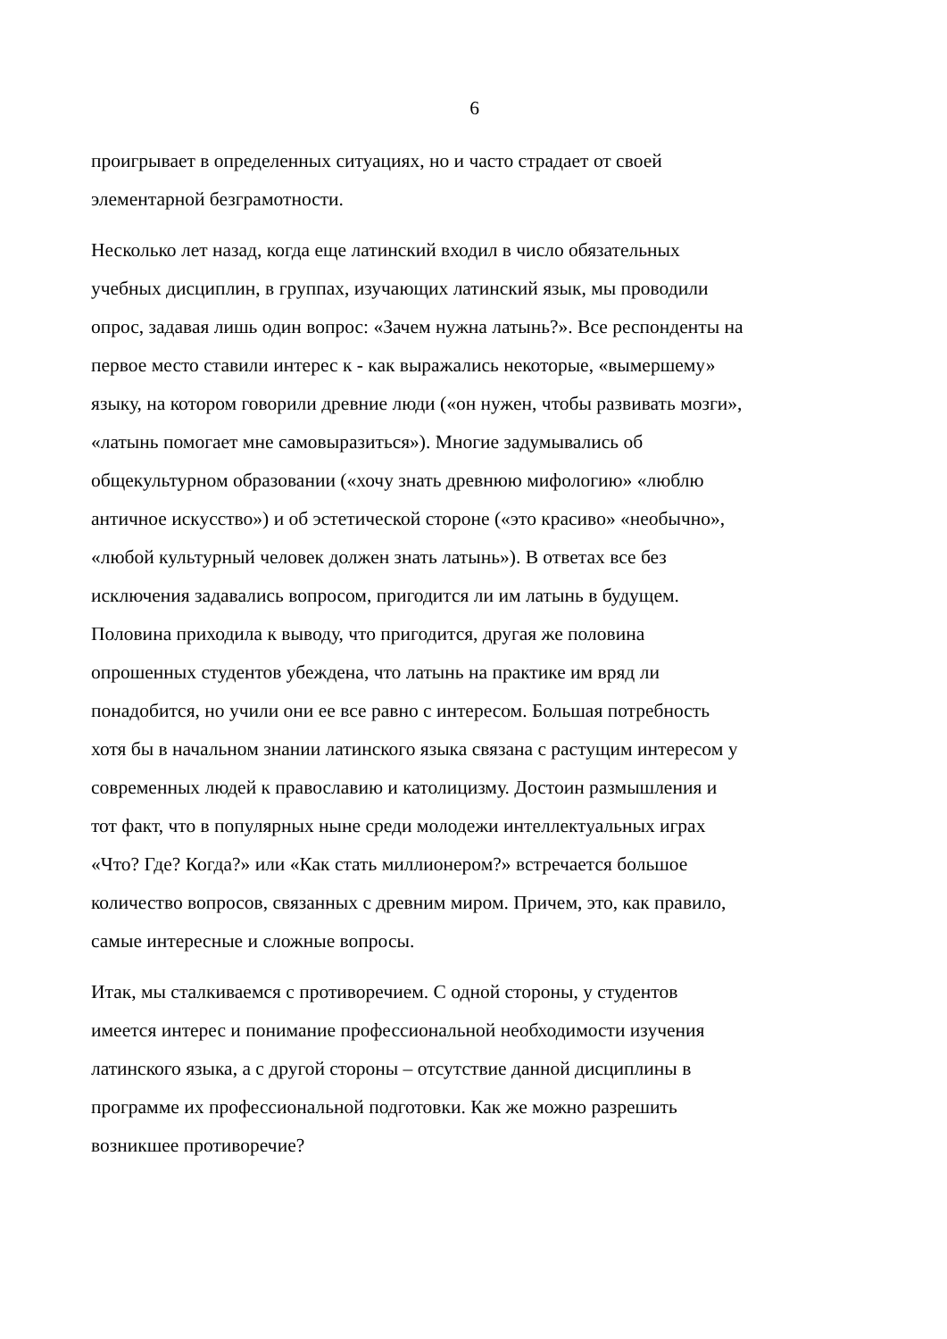6
проигрывает в определенных ситуациях, но и часто страдает от своей элементарной безграмотности.
Несколько лет назад, когда еще латинский входил в число обязательных учебных дисциплин, в группах, изучающих латинский язык, мы проводили опрос, задавая лишь один вопрос: «Зачем нужна латынь?». Все респонденты на первое место ставили интерес к - как выражались некоторые, «вымершему» языку, на котором говорили древние люди («он нужен, чтобы развивать мозги», «латынь помогает мне самовыразиться»). Многие задумывались об общекультурном образовании («хочу знать древнюю мифологию» «люблю античное искусство») и об эстетической стороне («это красиво» «необычно», «любой культурный человек должен знать латынь»). В ответах все без исключения задавались вопросом, пригодится ли им латынь в будущем. Половина приходила к выводу, что пригодится, другая же половина опрошенных студентов убеждена, что латынь на практике им вряд ли понадобится, но учили они ее все равно с интересом. Большая потребность хотя бы в начальном знании латинского языка связана с растущим интересом у современных людей к православию и католицизму. Достоин размышления и тот факт, что в популярных ныне среди молодежи интеллектуальных играх «Что? Где? Когда?» или «Как стать миллионером?» встречается большое количество вопросов, связанных с древним миром. Причем, это, как правило, самые интересные и сложные вопросы.
Итак, мы сталкиваемся с противоречием. С одной стороны, у студентов имеется интерес и понимание профессиональной необходимости изучения латинского языка, а с другой стороны – отсутствие данной дисциплины в программе их профессиональной подготовки. Как же можно разрешить возникшее противоречие?